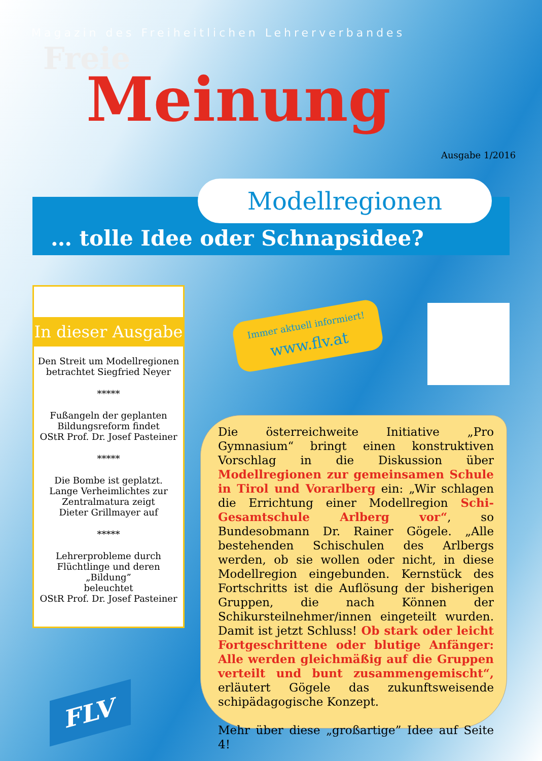Magazin des Freiheitlichen Lehrerverbandes
Freie
Meinung
Ausgabe 1/2016
Modellregionen
… tolle Idee oder Schnapsidee?
In dieser Ausgabe
Den Streit um Modellregionen
betrachtet Siegfried Neyer
*****
Fußangeln der geplanten
Bildungsreform findet
OStR Prof. Dr. Josef Pasteiner
*****
Die Bombe ist geplatzt.
Lange Verheimlichtes zur
Zentralmatura zeigt
Dieter Grillmayer auf
*****
Lehrerprobleme durch
Flüchtlinge und deren „Bildung”
beleuchtet
OStR Prof. Dr. Josef Pasteiner
Immer aktuell informiert!
www.flv.at
Die österreichweite Initiative „Pro Gymnasium“ bringt einen konstruktiven Vorschlag in die Diskussion über Modellregionen zur gemeinsamen Schule in Tirol und Vorarlberg ein: „Wir schlagen die Errichtung einer Modellregion Schi-Gesamtschule Arlberg vor“, so Bundesobmann Dr. Rainer Gögele. „Alle bestehenden Schischulen des Arlbergs werden, ob sie wollen oder nicht, in diese Modellregion eingebunden. Kernstück des Fortschritts ist die Auflösung der bisherigen Gruppen, die nach Können der Schikursteilnehmer/innen eingeteilt wurden. Damit ist jetzt Schluss! Ob stark oder leicht Fortgeschrittene oder blutige Anfänger: Alle werden gleichmäßig auf die Gruppen verteilt und bunt zusammengemischt“, erläutert Gögele das zukunftsweisende schipädagogische Konzept.
Mehr über diese „großartige” Idee auf Seite 4!
FLV